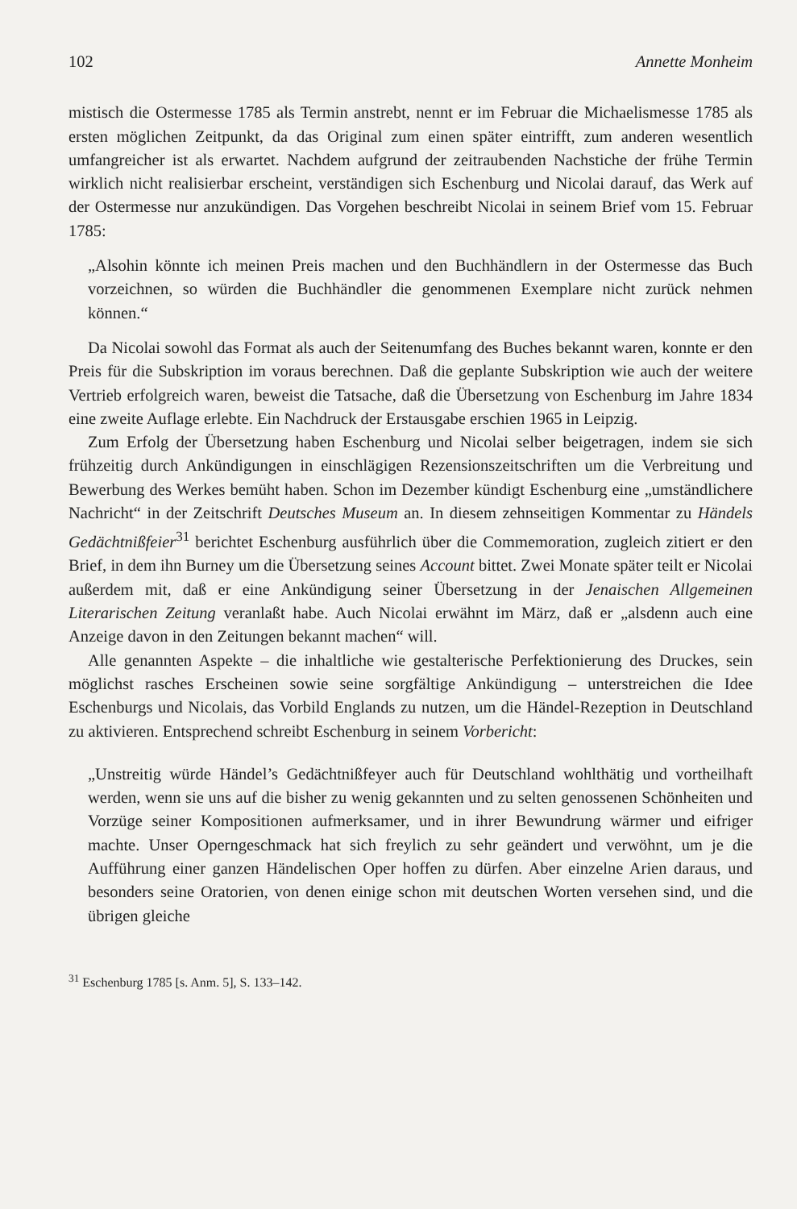102 Annette Monheim
mistisch die Ostermesse 1785 als Termin anstrebt, nennt er im Februar die Michaelismesse 1785 als ersten möglichen Zeitpunkt, da das Original zum einen später eintrifft, zum anderen wesentlich umfangreicher ist als erwartet. Nachdem aufgrund der zeitraubenden Nachstiche der frühe Termin wirklich nicht realisierbar erscheint, verständigen sich Eschenburg und Nicolai darauf, das Werk auf der Ostermesse nur anzukündigen. Das Vorgehen beschreibt Nicolai in seinem Brief vom 15. Februar 1785:
„Alsohin könnte ich meinen Preis machen und den Buchhändlern in der Ostermesse das Buch vorzeichnen, so würden die Buchhändler die genommenen Exemplare nicht zurück nehmen können.“
Da Nicolai sowohl das Format als auch der Seitenumfang des Buches bekannt waren, konnte er den Preis für die Subskription im voraus berechnen. Daß die geplante Subskription wie auch der weitere Vertrieb erfolgreich waren, beweist die Tatsache, daß die Übersetzung von Eschenburg im Jahre 1834 eine zweite Auflage erlebte. Ein Nachdruck der Erstausgabe erschien 1965 in Leipzig.
Zum Erfolg der Übersetzung haben Eschenburg und Nicolai selber beigetragen, indem sie sich frühzeitig durch Ankündigungen in einschlägigen Rezensionszeitschriften um die Verbreitung und Bewerbung des Werkes bemüht haben. Schon im Dezember kündigt Eschenburg eine „umständlichere Nachricht“ in der Zeitschrift Deutsches Museum an. In diesem zehnseitigen Kommentar zu Händels Gedächtnißfeier<sup>31</sup> berichtet Eschenburg ausführlich über die Commemoration, zugleich zitiert er den Brief, in dem ihn Burney um die Übersetzung seines Account bittet. Zwei Monate später teilt er Nicolai außerdem mit, daß er eine Ankündigung seiner Übersetzung in der Jenaischen Allgemeinen Literarischen Zeitung veranlaßt habe. Auch Nicolai erwähnt im März, daß er „alsdenn auch eine Anzeige davon in den Zeitungen bekannt machen“ will.
Alle genannten Aspekte – die inhaltliche wie gestalterische Perfektionierung des Druckes, sein möglichst rasches Erscheinen sowie seine sorgfältige Ankündigung – unterstreichen die Idee Eschenburgs und Nicolais, das Vorbild Englands zu nutzen, um die Händel-Rezeption in Deutschland zu aktivieren. Entsprechend schreibt Eschenburg in seinem Vorbericht:
„Unstreitig würde Händel’s Gedächtnißfeyer auch für Deutschland wohlthätig und vortheilhaft werden, wenn sie uns auf die bisher zu wenig gekannten und zu selten genossenen Schönheiten und Vorzüge seiner Kompositionen aufmerksamer, und in ihrer Bewundrung wärmer und eifriger machte. Unser Operngeschmack hat sich freylich zu sehr geändert und verwöhnt, um je die Aufführung einer ganzen Händelischen Oper hoffen zu dürfen. Aber einzelne Arien daraus, und besonders seine Oratorien, von denen einige schon mit deutschen Worten versehen sind, und die übrigen gleiche
<sup>31</sup> Eschenburg 1785 [s. Anm. 5], S. 133–142.